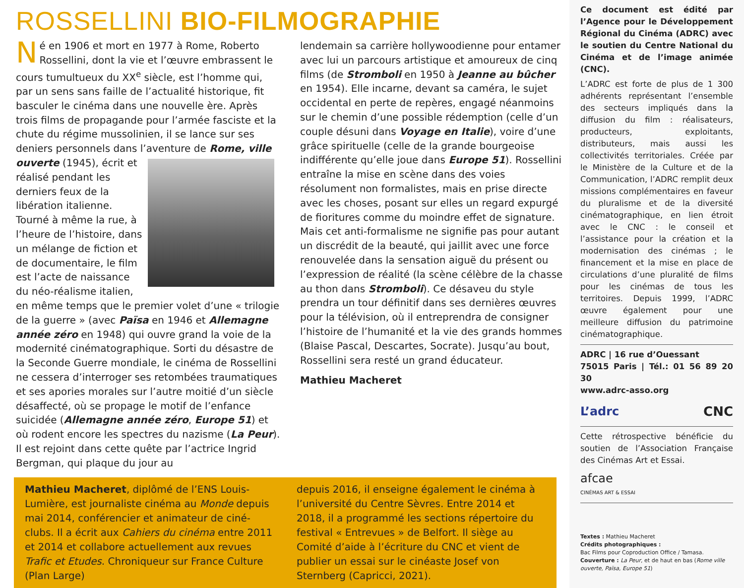ROSSELLINI BIO-FILMOGRAPHIE
Né en 1906 et mort en 1977 à Rome, Roberto Rossellini, dont la vie et l’œuvre embrassent le cours tumultueux du XX<sup>e</sup> siècle, est l’homme qui, par un sens sans faille de l’actualité historique, fit basculer le cinéma dans une nouvelle ère. Après trois films de propagande pour l’armée fasciste et la chute du régime mussolinien, il se lance sur ses deniers personnels dans l’aventure de Rome, ville ouverte (1945), écrit et réalisé pendant les derniers feux de la libération italienne. Tourné à même la rue, à l’heure de l’histoire, dans un mélange de fiction et de documentaire, le film est l’acte de naissance du néo-réalisme italien, en même temps que le premier volet d’une « trilogie de la guerre » (avec Païsa en 1946 et Allemagne année zéro en 1948) qui ouvre grand la voie de la modernité cinématographique. Sorti du désastre de la Seconde Guerre mondiale, le cinéma de Rossellini ne cessera d’interroger ses retombées traumatiques et ses apories morales sur l’autre moitié d’un siècle désaffecté, où se propage le motif de l’enfance suicidée (Allemagne année zéro, Europe 51) et où rodent encore les spectres du nazisme (La Peur). Il est rejoint dans cette quête par l’actrice Ingrid Bergman, qui plaque du jour au
lendemain sa carrière hollywoodienne pour entamer avec lui un parcours artistique et amoureux de cinq films (de Stromboli en 1950 à Jeanne au bûcher en 1954). Elle incarne, devant sa caméra, le sujet occidental en perte de repères, engagé néanmoins sur le chemin d’une possible rédemption (celle d’un couple désuni dans Voyage en Italie), voire d’une grâce spirituelle (celle de la grande bourgeoise indifférente qu’elle joue dans Europe 51). Rossellini entraîne la mise en scène dans des voies résolument non formalistes, mais en prise directe avec les choses, posant sur elles un regard expurgé de fioritures comme du moindre effet de signature. Mais cet anti-formalisme ne signifie pas pour autant un discrédit de la beauté, qui jaillit avec une force renouvelée dans la sensation aiguë du présent ou l’expression de réalité (la scène célèbre de la chasse au thon dans Stromboli). Ce désaveu du style prendra un tour définitif dans ses dernières œuvres pour la télévision, où il entreprendra de consigner l’histoire de l’humanité et la vie des grands hommes (Blaise Pascal, Descartes, Socrate). Jusqu’au bout, Rossellini sera resté un grand éducateur.
Mathieu Macheret
Mathieu Macheret, diplômé de l’ENS Louis-Lumière, est journaliste cinéma au Monde depuis mai 2014, conférencier et animateur de ciné-clubs. Il a écrit aux Cahiers du cinéma entre 2011 et 2014 et collabore actuellement aux revues Trafic et Etudes. Chroniqueur sur France Culture (Plan Large)
depuis 2016, il enseigne également le cinéma à l’université du Centre Sèvres. Entre 2014 et 2018, il a programmé les sections répertoire du festival « Entrevues » de Belfort. Il siège au Comité d’aide à l’écriture du CNC et vient de publier un essai sur le cinéaste Josef von Sternberg (Capricci, 2021).
Ce document est édité par l’Agence pour le Développement Régional du Cinéma (ADRC) avec le soutien du Centre National du Cinéma et de l’image animée (CNC).
L’ADRC est forte de plus de 1 300 adhérents représentant l’ensemble des secteurs impliqués dans la diffusion du film : réalisateurs, producteurs, exploitants, distributeurs, mais aussi les collectivités territoriales. Créée par le Ministère de la Culture et de la Communication, l’ADRC remplit deux missions complémentaires en faveur du pluralisme et de la diversité cinématographique, en lien étroit avec le CNC : le conseil et l’assistance pour la création et la modernisation des cinémas ; le financement et la mise en place de circulations d’une pluralité de films pour les cinémas de tous les territoires. Depuis 1999, l’ADRC œuvre également pour une meilleure diffusion du patrimoine cinématographique.
ADRC | 16 rue d’Ouessant
75015 Paris | Tél.: 01 56 89 20 30
www.adrc-asso.org
L’adrc CNC
Cette rétrospective bénéficie du soutien de l’Association Française des Cinémas Art et Essai.
afcae
CINÉMAS ART & ESSAI
Textes : Mathieu Macheret
Crédits photographiques :
Bac Films pour Coproduction Office / Tamasa.
Couverture : La Peur, et de haut en bas (Rome ville ouverte, Païsa, Europe 51)